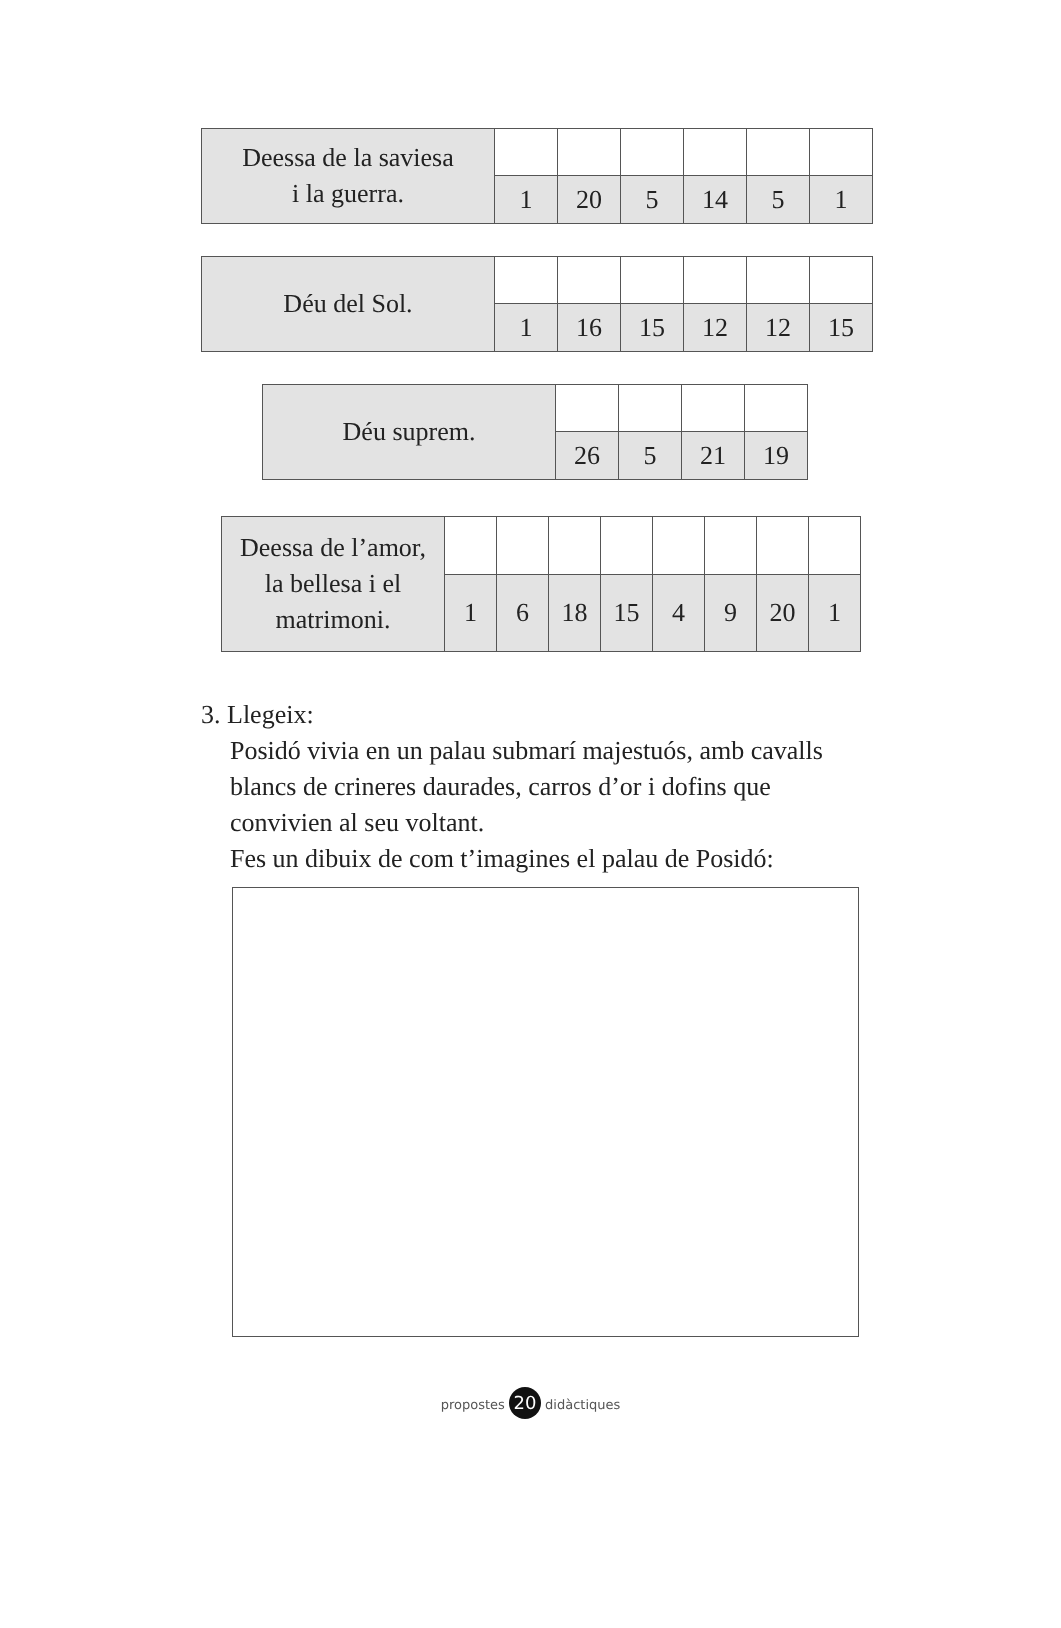| Deessa de la saviesa i la guerra. | | | | | | |
| | 1 | 20 | 5 | 14 | 5 | 1 |
| Déu del Sol. | | | | | | |
| | 1 | 16 | 15 | 12 | 12 | 15 |
| Déu suprem. | | | | |
| | 26 | 5 | 21 | 19 |
| Deessa de l’amor, la bellesa i el matrimoni. | | | | | | | | |
| | 1 | 6 | 18 | 15 | 4 | 9 | 20 | 1 |
3. Llegeix:
Posidó vivia en un palau submarí majestuós, amb cavalls blancs de crineres daurades, carros d’or i dofins que convivien al seu voltant.
Fes un dibuix de com t’imagines el palau de Posidó:
propostes 20 didàctiques